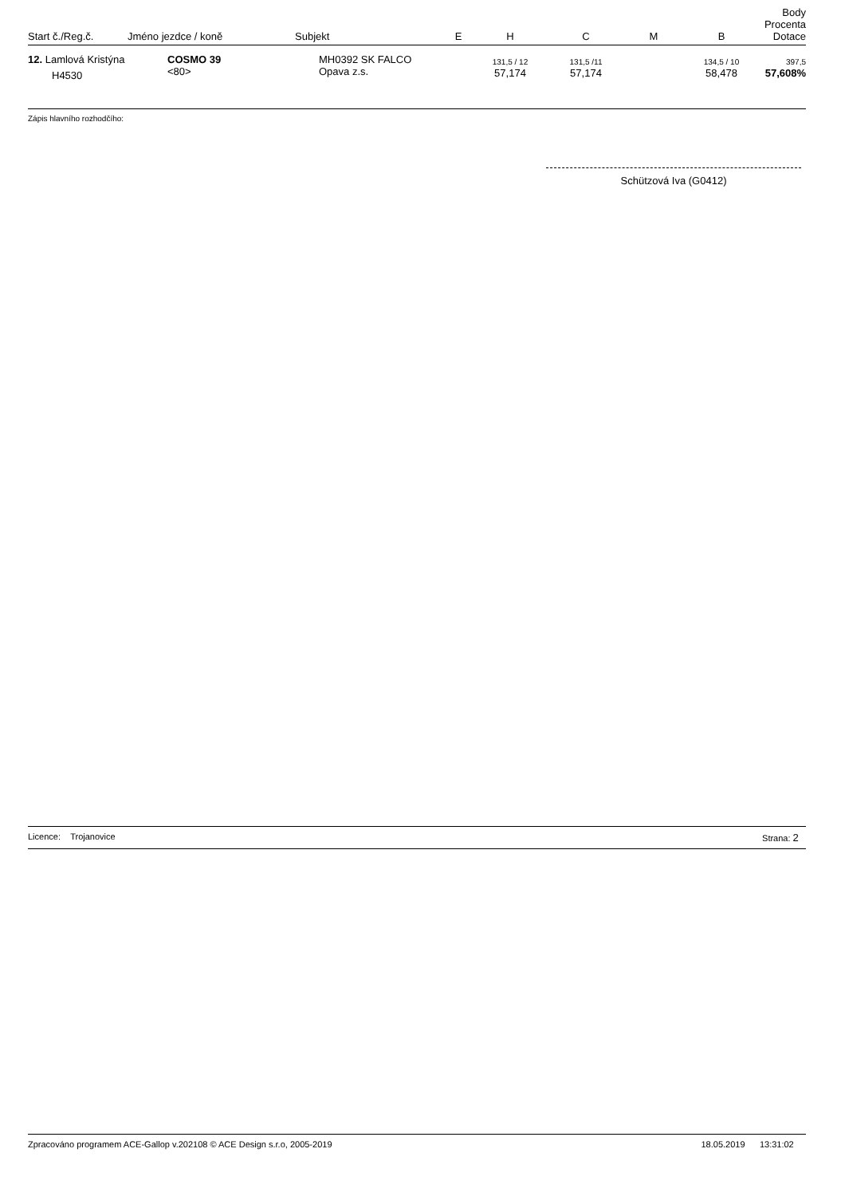| Start č./Reg.č. | Jméno jezdce / koně | Subjekt | E | H | C | M | B | Body Procenta Dotace |
| --- | --- | --- | --- | --- | --- | --- | --- | --- |
| 12. Lamlová Kristýna H4530 | COSMO 39 <80> | MH0392 SK FALCO Opava z.s. | | 131,5 / 12 57,174 | 131,5 /11 57,174 | | 134,5 / 10 58,478 | 397,5 57,608% |
Zápis hlavního rozhodčího:
Schützová Iva (G0412)
Licence: Trojanovice Strana: 2
Zpracováno programem ACE-Gallop v.202108 © ACE Design s.r.o, 2005-2019 18.05.2019 13:31:02